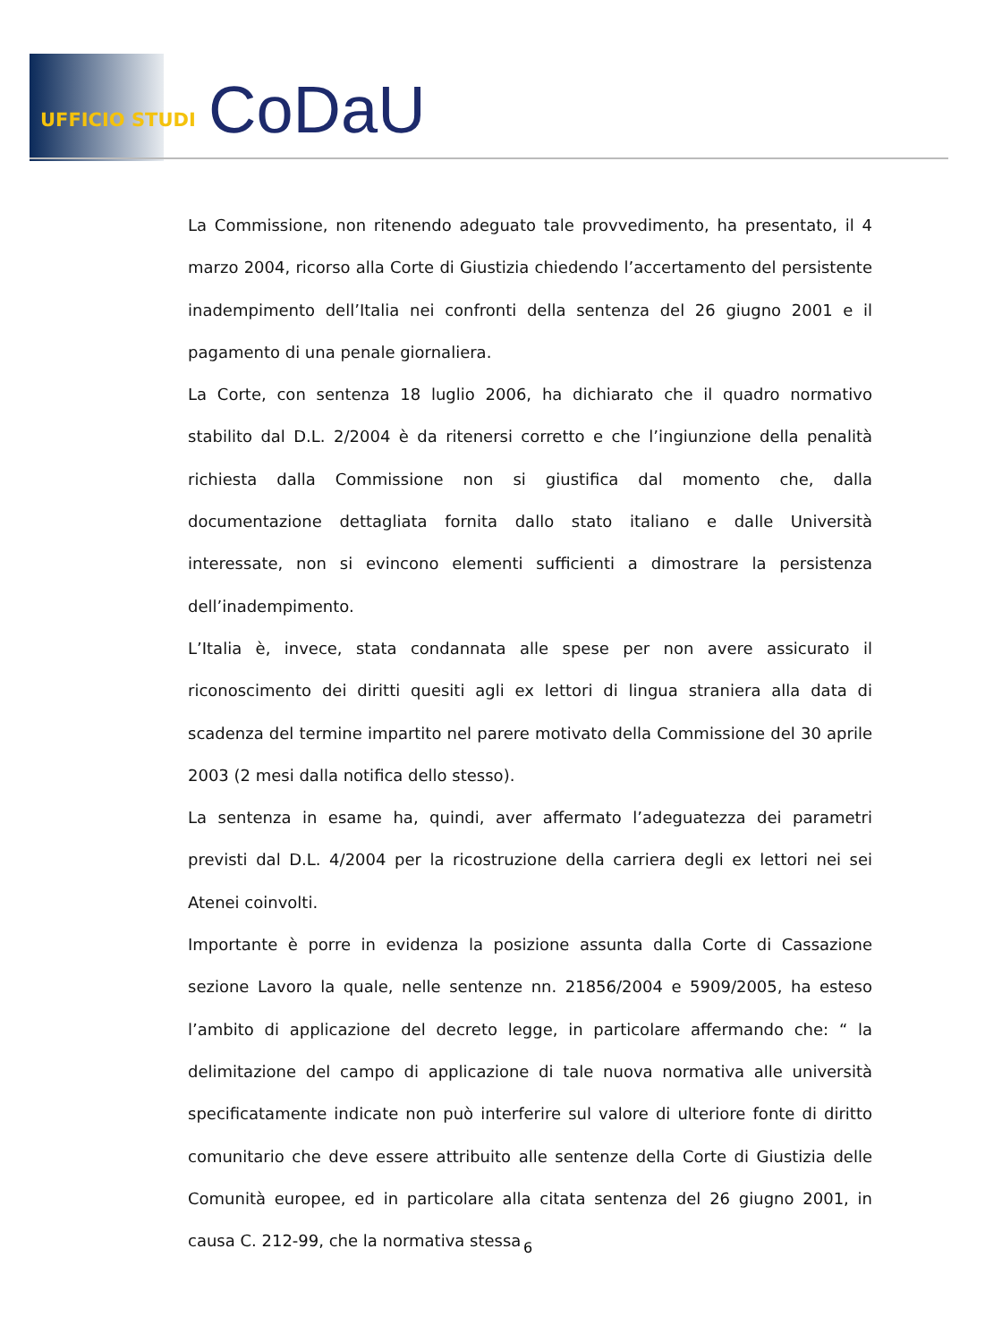UFFICIO STUDI CoDaU
La Commissione, non ritenendo adeguato tale provvedimento, ha presentato, il 4 marzo 2004, ricorso alla Corte di Giustizia chiedendo l’accertamento del persistente inadempimento dell’Italia nei confronti della sentenza del 26 giugno 2001 e il pagamento di una penale giornaliera.
La Corte, con sentenza 18 luglio 2006, ha dichiarato che il quadro normativo stabilito dal D.L. 2/2004 è da ritenersi corretto e che l’ingiunzione della penalità richiesta dalla Commissione non si giustifica dal momento che, dalla documentazione dettagliata fornita dallo stato italiano e dalle Università interessate, non si evincono elementi sufficienti a dimostrare la persistenza dell’inadempimento.
L’Italia è, invece, stata condannata alle spese per non avere assicurato il riconoscimento dei diritti quesiti agli ex lettori di lingua straniera alla data di scadenza del termine impartito nel parere motivato della Commissione del 30 aprile 2003 (2 mesi dalla notifica dello stesso).
La sentenza in esame ha, quindi, aver affermato l’adeguatezza dei parametri previsti dal D.L. 4/2004 per la ricostruzione della carriera degli ex lettori nei sei Atenei coinvolti.
Importante è porre in evidenza la posizione assunta dalla Corte di Cassazione sezione Lavoro la quale, nelle sentenze nn. 21856/2004 e 5909/2005, ha esteso l’ambito di applicazione del decreto legge, in particolare affermando che: “ la delimitazione del campo di applicazione di tale nuova normativa alle università specificatamente indicate non può interferire sul valore di ulteriore fonte di diritto comunitario che deve essere attribuito alle sentenze della Corte di Giustizia delle Comunità europee, ed in particolare alla citata sentenza del 26 giugno 2001, in causa C. 212-99, che la normativa stessa
6